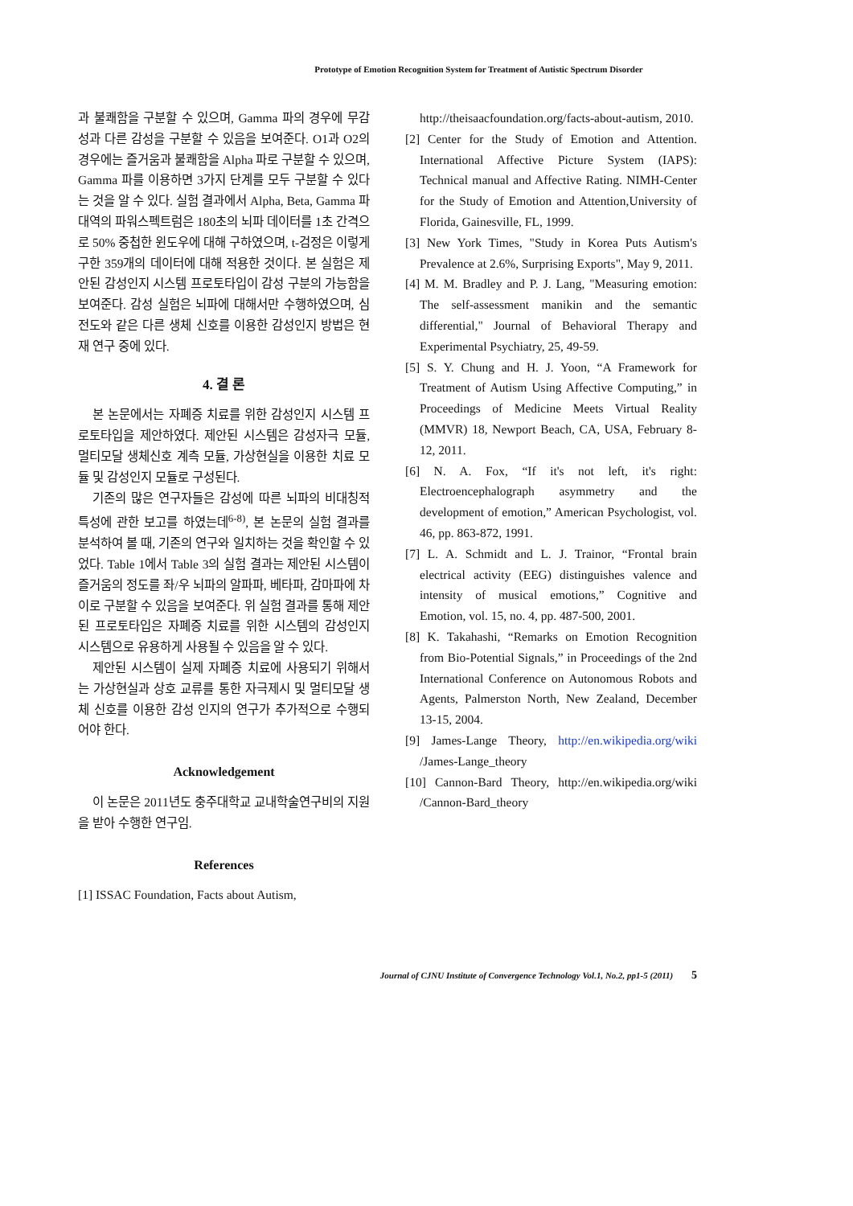Prototype of Emotion Recognition System for Treatment of Autistic Spectrum Disorder
과 불쾌함을 구분할 수 있으며, Gamma 파의 경우에 무감성과 다른 감성을 구분할 수 있음을 보여준다. O1과 O2의 경우에는 즐거움과 불쾌함을 Alpha 파로 구분할 수 있으며, Gamma 파를 이용하면 3가지 단계를 모두 구분할 수 있다는 것을 알 수 있다. 실험 결과에서 Alpha, Beta, Gamma 파 대역의 파워스펙트럼은 180초의 뇌파 데이터를 1초 간격으로 50% 중첩한 윈도우에 대해 구하였으며, t-검정은 이렇게 구한 359개의 데이터에 대해 적용한 것이다. 본 실험은 제안된 감성인지 시스템 프로토타입이 감성 구분의 가능함을 보여준다. 감성 실험은 뇌파에 대해서만 수행하였으며, 심전도와 같은 다른 생체 신호를 이용한 감성인지 방법은 현재 연구 중에 있다.
4. 결 론
본 논문에서는 자폐증 치료를 위한 감성인지 시스템 프로토타입을 제안하였다. 제안된 시스템은 감성자극 모듈, 멀티모달 생체신호 계측 모듈, 가상현실을 이용한 치료 모듈 및 감성인지 모듈로 구성된다.
기존의 많은 연구자들은 감성에 따른 뇌파의 비대칭적 특성에 관한 보고를 하였는데<sup>6-8)</sup>, 본 논문의 실험 결과를 분석하여 볼 때, 기존의 연구와 일치하는 것을 확인할 수 있었다. Table 1에서 Table 3의 실험 결과는 제안된 시스템이 즐거움의 정도를 좌/우 뇌파의 알파파, 베타파, 감마파에 차이로 구분할 수 있음을 보여준다. 위 실험 결과를 통해 제안된 프로토타입은 자폐증 치료를 위한 시스템의 감성인지 시스템으로 유용하게 사용될 수 있음을 알 수 있다.
제안된 시스템이 실제 자폐증 치료에 사용되기 위해서는 가상현실과 상호 교류를 통한 자극제시 및 멀티모달 생체 신호를 이용한 감성 인지의 연구가 추가적으로 수행되어야 한다.
Acknowledgement
이 논문은 2011년도 충주대학교 교내학술연구비의 지원을 받아 수행한 연구임.
References
[1] ISSAC Foundation, Facts about Autism,
http://theisaacfoundation.org/facts-about-autism, 2010.
[2] Center for the Study of Emotion and Attention. International Affective Picture System (IAPS): Technical manual and Affective Rating. NIMH-Center for the Study of Emotion and Attention,University of Florida, Gainesville, FL, 1999.
[3] New York Times, "Study in Korea Puts Autism's Prevalence at 2.6%, Surprising Exports", May 9, 2011.
[4] M. M. Bradley and P. J. Lang, "Measuring emotion: The self-assessment manikin and the semantic differential," Journal of Behavioral Therapy and Experimental Psychiatry, 25, 49-59.
[5] S. Y. Chung and H. J. Yoon, “A Framework for Treatment of Autism Using Affective Computing,” in Proceedings of Medicine Meets Virtual Reality (MMVR) 18, Newport Beach, CA, USA, February 8-12, 2011.
[6] N. A. Fox, “If it's not left, it's right: Electroencephalograph asymmetry and the development of emotion,” American Psychologist, vol. 46, pp. 863-872, 1991.
[7] L. A. Schmidt and L. J. Trainor, “Frontal brain electrical activity (EEG) distinguishes valence and intensity of musical emotions,” Cognitive and Emotion, vol. 15, no. 4, pp. 487-500, 2001.
[8] K. Takahashi, “Remarks on Emotion Recognition from Bio-Potential Signals,” in Proceedings of the 2nd International Conference on Autonomous Robots and Agents, Palmerston North, New Zealand, December 13-15, 2004.
[9] James-Lange Theory, http://en.wikipedia.org/wiki /James-Lange_theory
[10] Cannon-Bard Theory, http://en.wikipedia.org/wiki /Cannon-Bard_theory
Journal of CJNU Institute of Convergence Technology Vol.1, No.2, pp1-5 (2011) 5